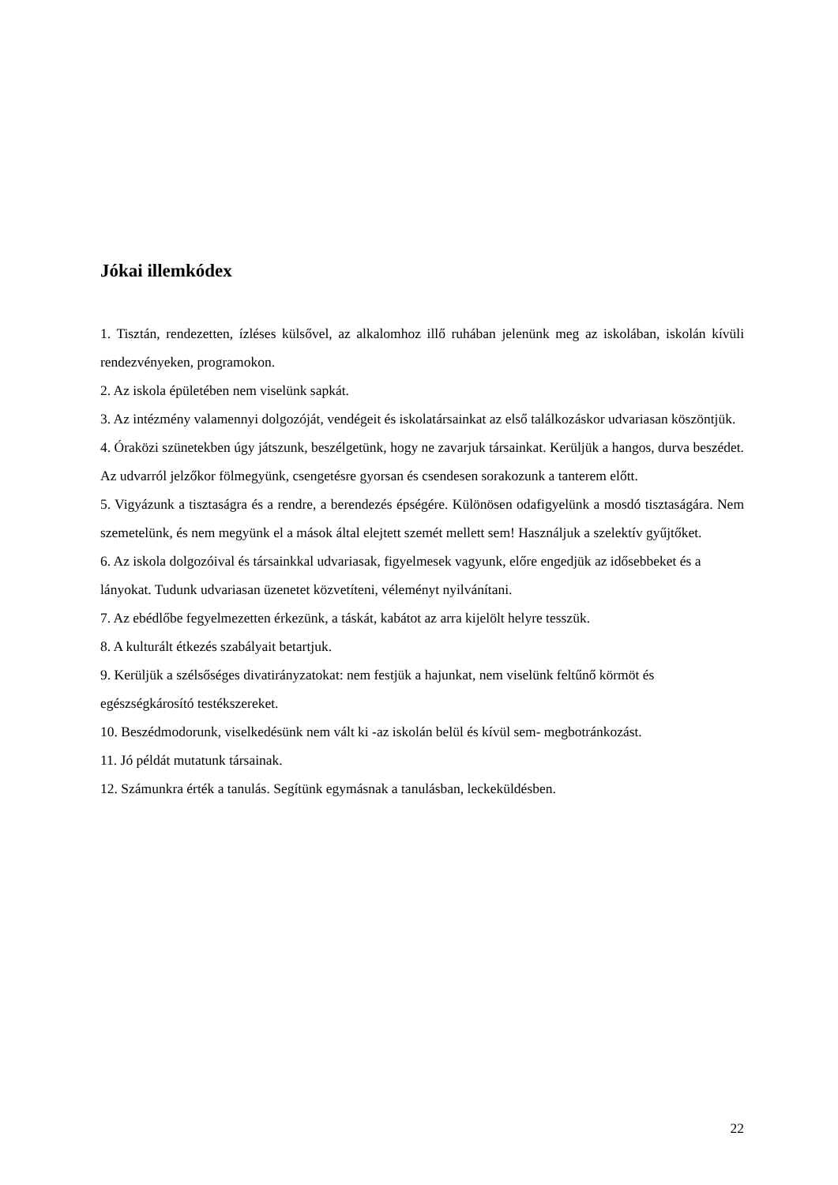Jókai illemkódex
1. Tisztán, rendezetten, ízléses külsővel, az alkalomhoz illő ruhában jelenünk meg az iskolában, iskolán kívüli rendezvényeken, programokon.
2. Az iskola épületében nem viselünk sapkát.
3. Az intézmény valamennyi dolgozóját, vendégeit és iskolatársainkat az első találkozáskor udvariasan köszöntjük.
4. Óraközi szünetekben úgy játszunk, beszélgetünk, hogy ne zavarjuk társainkat. Kerüljük a hangos, durva beszédet. Az udvarról jelzőkor fölmegyünk, csengetésre gyorsan és csendesen sorakozunk a tanterem előtt.
5. Vigyázunk a tisztaságra és a rendre, a berendezés épségére. Különösen odafigyelünk a mosdó tisztaságára. Nem szemetelünk, és nem megyünk el a mások által elejtett szemét mellett sem! Használjuk a szelektív gyűjtőket.
6. Az iskola dolgozóival és társainkkal udvariasak, figyelmesek vagyunk, előre engedjük az idősebbeket és a lányokat. Tudunk udvariasan üzenetet közvetíteni, véleményt nyilvánítani.
7. Az ebédlőbe fegyelmezetten érkezünk, a táskát, kabátot az arra kijelölt helyre tesszük.
8. A kulturált étkezés szabályait betartjuk.
9. Kerüljük a szélsőséges divatirányzatokat: nem festjük a hajunkat, nem viselünk feltűnő körmöt és egészségkárosító testékszereket.
10. Beszédmodorunk, viselkedésünk nem vált ki -az iskolán belül és kívül sem- megbotránkozást.
11. Jó példát mutatunk társainak.
12. Számunkra érték a tanulás. Segítünk egymásnak a tanulásban, leckeküldésben.
22